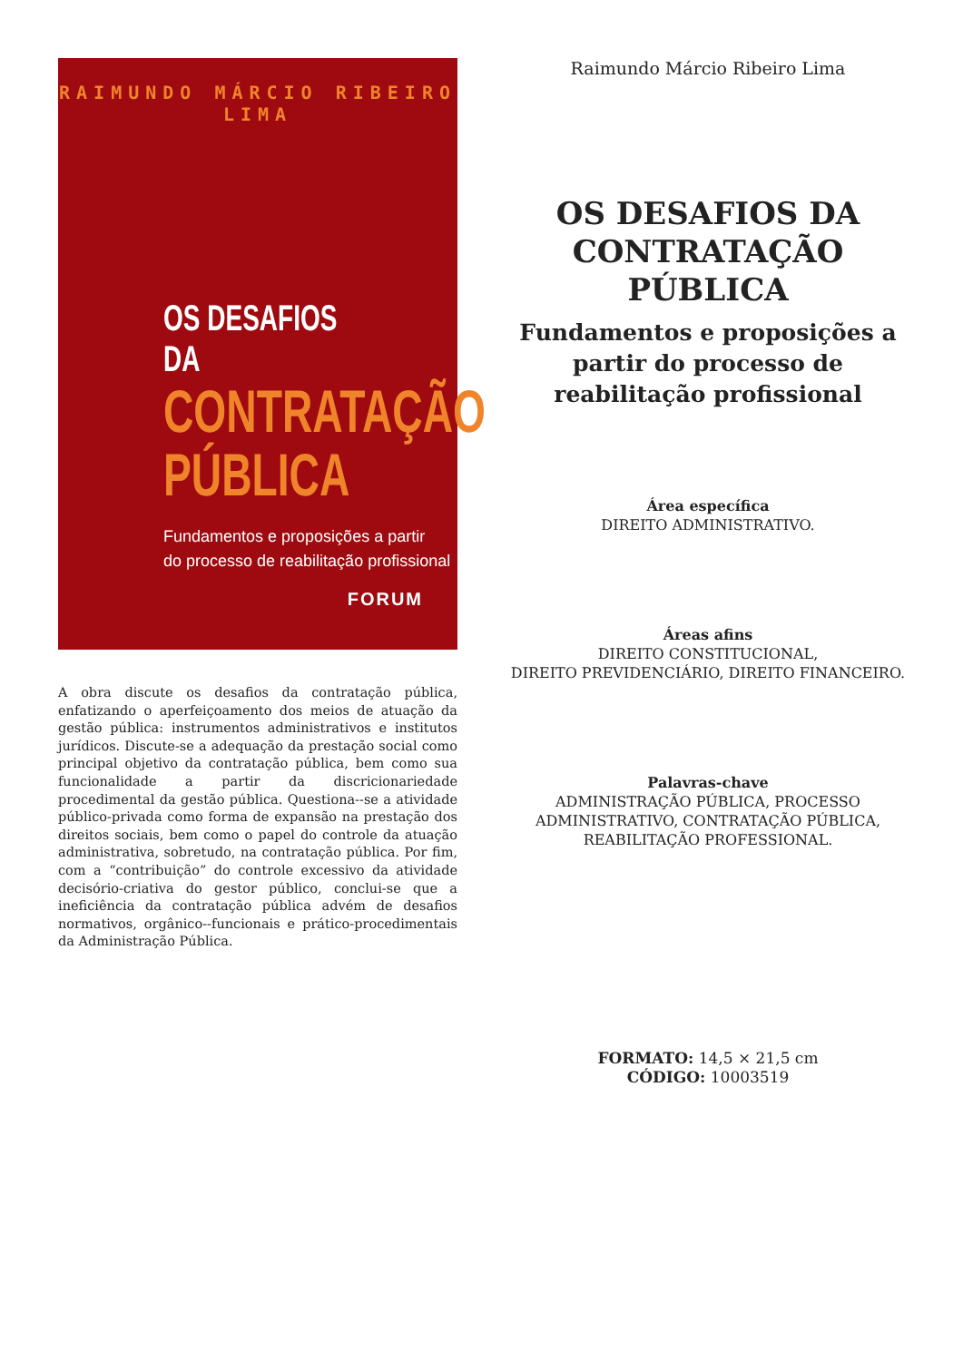RAIMUNDO MÁRCIO RIBEIRO LIMA
OS DESAFIOS DA
CONTRATAÇÃO
PÚBLICA
Fundamentos e proposições a partir
do processo de reabilitação profissional
FORUM
A obra discute os desafios da contratação pública, enfatizando o aperfeiçoamento dos meios de atuação da gestão pública: instrumentos administrativos e institutos jurídicos. Discute-se a adequação da prestação social como principal objetivo da contratação pública, bem como sua funcionalidade a partir da discricionariedade procedimental da gestão pública. Questiona--se a atividade público-privada como forma de expansão na prestação dos direitos sociais, bem como o papel do controle da atuação administrativa, sobretudo, na contratação pública. Por fim, com a “contribuição” do controle excessivo da atividade decisório-criativa do gestor público, conclui-se que a ineficiência da contratação pública advém de desafios normativos, orgânico--funcionais e prático-procedimentais da Administração Pública.
Raimundo Márcio Ribeiro Lima
OS DESAFIOS DA CONTRATAÇÃO PÚBLICA
Fundamentos e proposições a partir do processo de reabilitação profissional
Área específica
DIREITO ADMINISTRATIVO.
Áreas afins
DIREITO CONSTITUCIONAL,
DIREITO PREVIDENCIÁRIO, DIREITO FINANCEIRO.
Palavras-chave
ADMINISTRAÇÃO PÚBLICA, PROCESSO ADMINISTRATIVO, CONTRATAÇÃO PÚBLICA, REABILITAÇÃO PROFESSIONAL.
FORMATO: 14,5 × 21,5 cm
CÓDIGO: 10003519